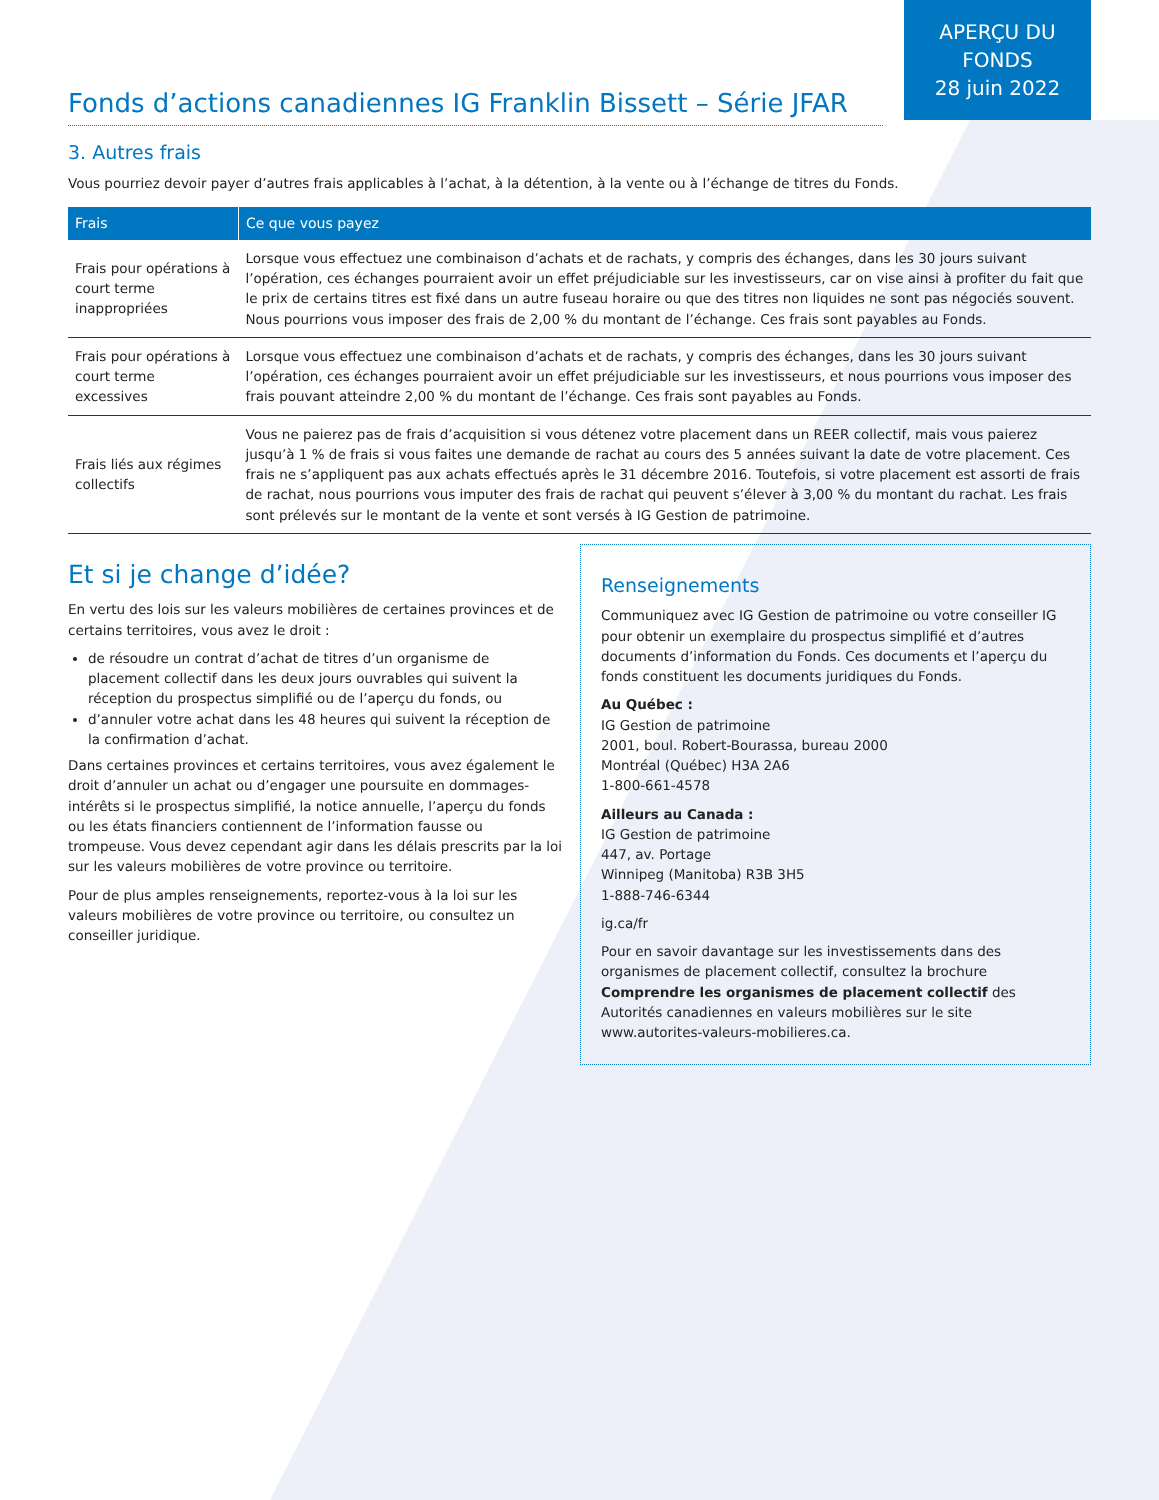APERÇU DU
FONDS
28 juin 2022
Fonds d’actions canadiennes IG Franklin Bissett – Série JFAR
3. Autres frais
Vous pourriez devoir payer d’autres frais applicables à l’achat, à la détention, à la vente ou à l’échange de titres du Fonds.
| Frais | Ce que vous payez |
| --- | --- |
| Frais pour opérations à court terme inappropriées | Lorsque vous effectuez une combinaison d’achats et de rachats, y compris des échanges, dans les 30 jours suivant l’opération, ces échanges pourraient avoir un effet préjudiciable sur les investisseurs, car on vise ainsi à profiter du fait que le prix de certains titres est fixé dans un autre fuseau horaire ou que des titres non liquides ne sont pas négociés souvent. Nous pourrions vous imposer des frais de 2,00 % du montant de l’échange. Ces frais sont payables au Fonds. |
| Frais pour opérations à court terme excessives | Lorsque vous effectuez une combinaison d’achats et de rachats, y compris des échanges, dans les 30 jours suivant l’opération, ces échanges pourraient avoir un effet préjudiciable sur les investisseurs, et nous pourrions vous imposer des frais pouvant atteindre 2,00 % du montant de l’échange. Ces frais sont payables au Fonds. |
| Frais liés aux régimes collectifs | Vous ne paierez pas de frais d’acquisition si vous détenez votre placement dans un REER collectif, mais vous paierez jusqu’à 1 % de frais si vous faites une demande de rachat au cours des 5 années suivant la date de votre placement. Ces frais ne s’appliquent pas aux achats effectués après le 31 décembre 2016. Toutefois, si votre placement est assorti de frais de rachat, nous pourrions vous imputer des frais de rachat qui peuvent s’élever à 3,00 % du montant du rachat. Les frais sont prélevés sur le montant de la vente et sont versés à IG Gestion de patrimoine. |
Et si je change d’idée?
En vertu des lois sur les valeurs mobilières de certaines provinces et de certains territoires, vous avez le droit :
de résoudre un contrat d’achat de titres d’un organisme de placement collectif dans les deux jours ouvrables qui suivent la réception du prospectus simplifié ou de l’aperçu du fonds, ou
d’annuler votre achat dans les 48 heures qui suivent la réception de la confirmation d’achat.
Dans certaines provinces et certains territoires, vous avez également le droit d’annuler un achat ou d’engager une poursuite en dommages-intérêts si le prospectus simplifié, la notice annuelle, l’aperçu du fonds ou les états financiers contiennent de l’information fausse ou trompeuse. Vous devez cependant agir dans les délais prescrits par la loi sur les valeurs mobilières de votre province ou territoire.
Pour de plus amples renseignements, reportez-vous à la loi sur les valeurs mobilières de votre province ou territoire, ou consultez un conseiller juridique.
Renseignements
Communiquez avec IG Gestion de patrimoine ou votre conseiller IG pour obtenir un exemplaire du prospectus simplifié et d’autres documents d’information du Fonds. Ces documents et l’aperçu du fonds constituent les documents juridiques du Fonds.
Au Québec :
IG Gestion de patrimoine
2001, boul. Robert-Bourassa, bureau 2000
Montréal (Québec) H3A 2A6
1-800-661-4578
Ailleurs au Canada :
IG Gestion de patrimoine
447, av. Portage
Winnipeg (Manitoba) R3B 3H5
1-888-746-6344
ig.ca/fr
Pour en savoir davantage sur les investissements dans des organismes de placement collectif, consultez la brochure Comprendre les organismes de placement collectif des Autorités canadiennes en valeurs mobilières sur le site www.autorites-valeurs-mobilieres.ca.